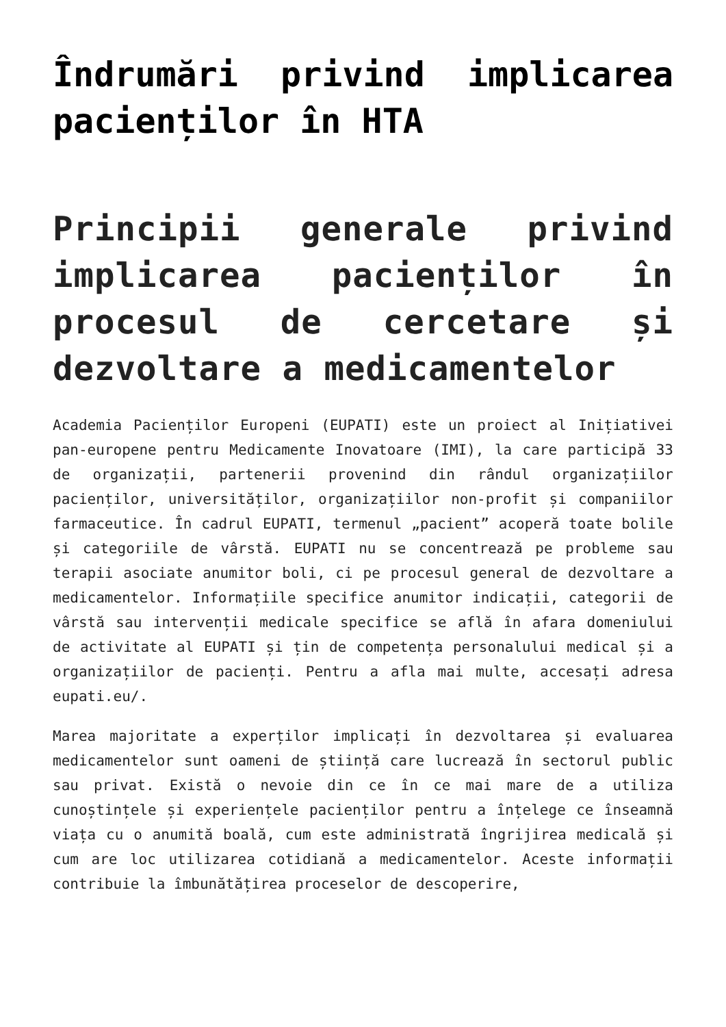Îndrumări privind implicarea pacienților în HTA
Principii generale privind implicarea pacienților în procesul de cercetare și dezvoltare a medicamentelor
Academia Pacienților Europeni (EUPATI) este un proiect al Inițiativei pan-europene pentru Medicamente Inovatoare (IMI), la care participă 33 de organizații, partenerii provenind din rândul organizațiilor pacienților, universităților, organizațiilor non-profit și companiilor farmaceutice. În cadrul EUPATI, termenul „pacient” acoperă toate bolile și categoriile de vârstă. EUPATI nu se concentrează pe probleme sau terapii asociate anumitor boli, ci pe procesul general de dezvoltare a medicamentelor. Informațiile specifice anumitor indicații, categorii de vârstă sau intervenții medicale specifice se află în afara domeniului de activitate al EUPATI și țin de competența personalului medical și a organizațiilor de pacienți. Pentru a afla mai multe, accesați adresa eupati.eu/.
Marea majoritate a experților implicați în dezvoltarea și evaluarea medicamentelor sunt oameni de știință care lucrează în sectorul public sau privat. Există o nevoie din ce în ce mai mare de a utiliza cunoștințele și experiențele pacienților pentru a înțelege ce înseamnă viața cu o anumită boală, cum este administrată îngrijirea medicală și cum are loc utilizarea cotidiană a medicamentelor. Aceste informații contribuie la îmbunătățirea proceselor de descoperire,